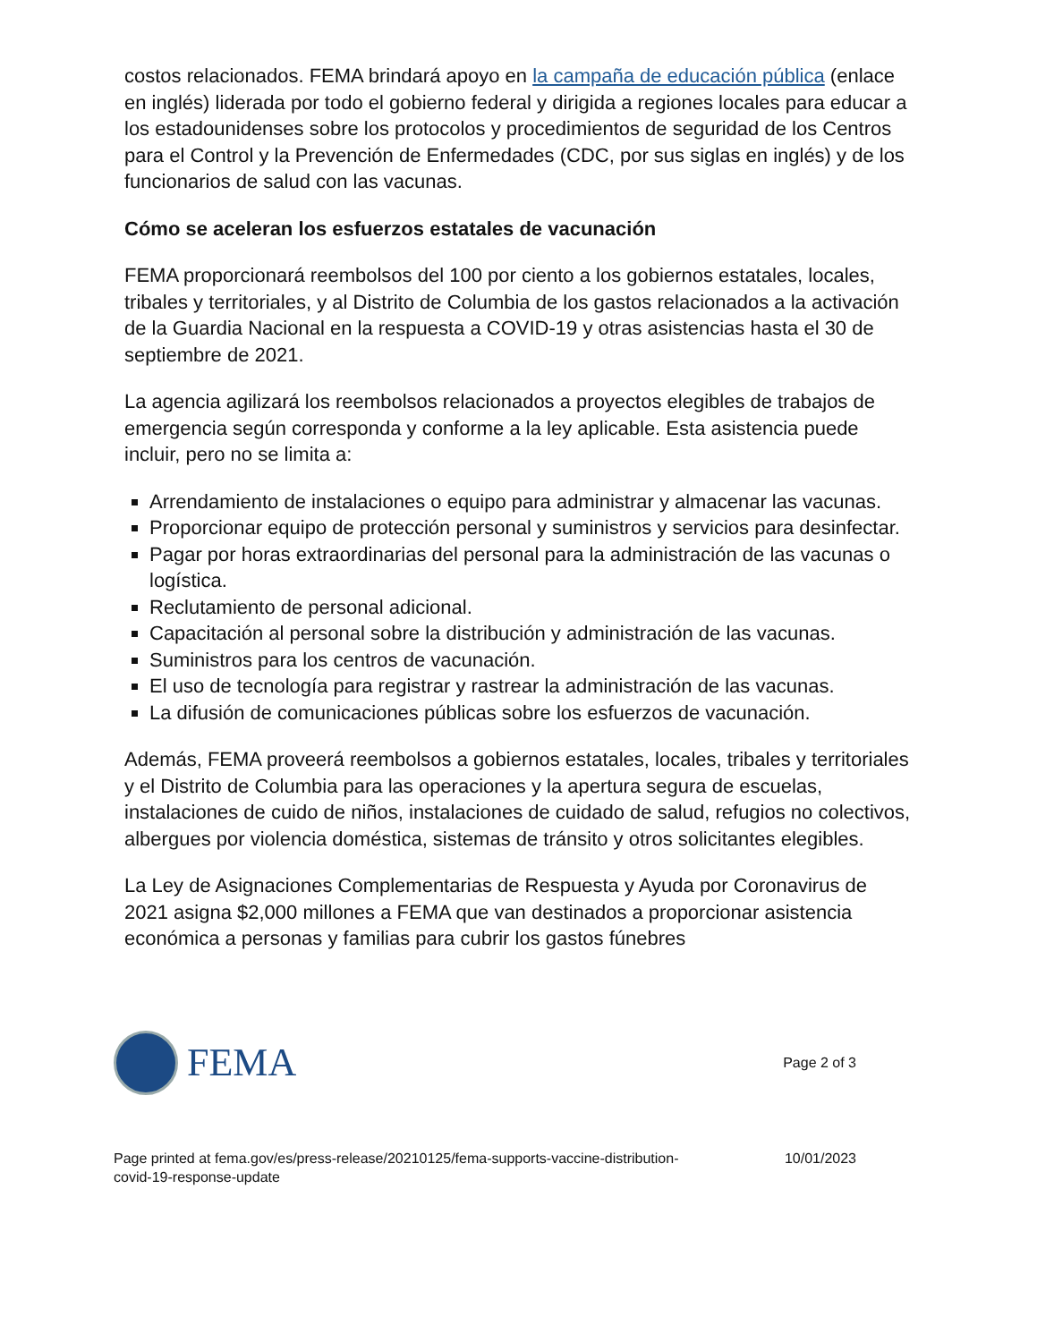costos relacionados. FEMA brindará apoyo en la campaña de educación pública (enlace en inglés) liderada por todo el gobierno federal y dirigida a regiones locales para educar a los estadounidenses sobre los protocolos y procedimientos de seguridad de los Centros para el Control y la Prevención de Enfermedades (CDC, por sus siglas en inglés) y de los funcionarios de salud con las vacunas.
Cómo se aceleran los esfuerzos estatales de vacunación
FEMA proporcionará reembolsos del 100 por ciento a los gobiernos estatales, locales, tribales y territoriales, y al Distrito de Columbia de los gastos relacionados a la activación de la Guardia Nacional en la respuesta a COVID-19 y otras asistencias hasta el 30 de septiembre de 2021.
La agencia agilizará los reembolsos relacionados a proyectos elegibles de trabajos de emergencia según corresponda y conforme a la ley aplicable. Esta asistencia puede incluir, pero no se limita a:
Arrendamiento de instalaciones o equipo para administrar y almacenar las vacunas.
Proporcionar equipo de protección personal y suministros y servicios para desinfectar.
Pagar por horas extraordinarias del personal para la administración de las vacunas o logística.
Reclutamiento de personal adicional.
Capacitación al personal sobre la distribución y administración de las vacunas.
Suministros para los centros de vacunación.
El uso de tecnología para registrar y rastrear la administración de las vacunas.
La difusión de comunicaciones públicas sobre los esfuerzos de vacunación.
Además, FEMA proveerá reembolsos a gobiernos estatales, locales, tribales y territoriales y el Distrito de Columbia para las operaciones y la apertura segura de escuelas, instalaciones de cuido de niños, instalaciones de cuidado de salud, refugios no colectivos, albergues por violencia doméstica, sistemas de tránsito y otros solicitantes elegibles.
La Ley de Asignaciones Complementarias de Respuesta y Ayuda por Coronavirus de 2021 asigna $2,000 millones a FEMA que van destinados a proporcionar asistencia económica a personas y familias para cubrir los gastos fúnebres
FEMA
Page 2 of 3
Page printed at fema.gov/es/press-release/20210125/fema-supports-vaccine-distribution-
covid-19-response-update 10/01/2023